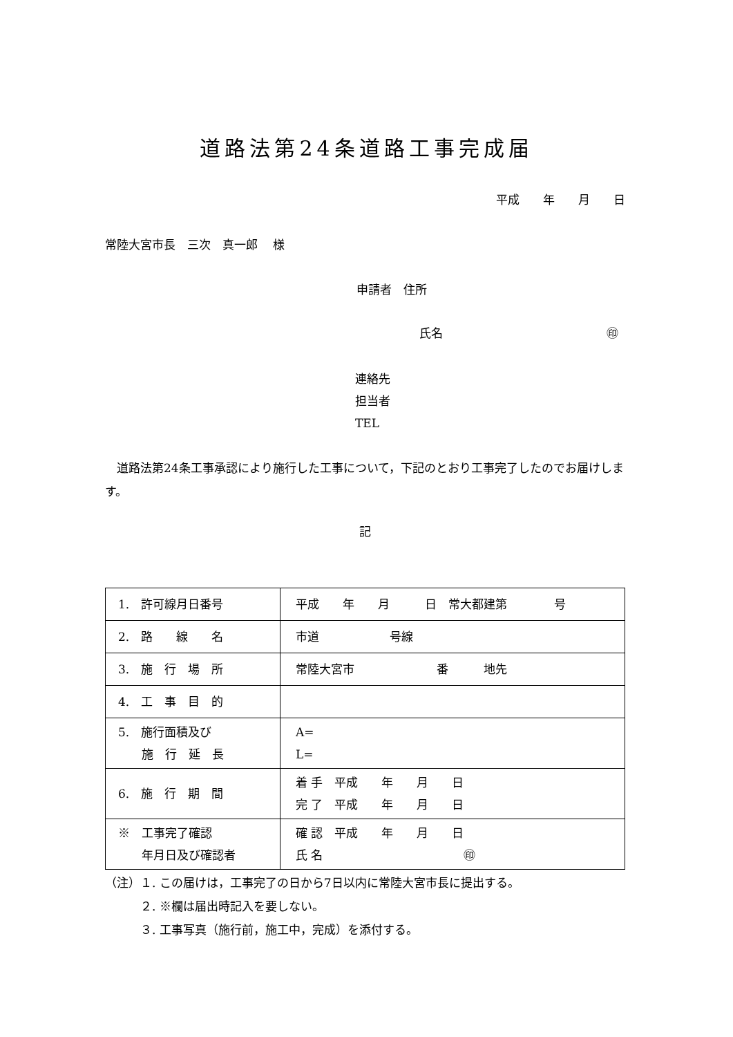道路法第24条道路工事完成届
平成　　年　　月　　日
常陸大宮市長　三次　真一郎　 様
申請者　住所
氏名 ㊞
連絡先
担当者
TEL
　道路法第24条工事承認により施行した工事について，下記のとおり工事完了したのでお届けします。
記
| 1. 許可線月日番号 | 平成 年 月 日 常大都建第 号 |
| 2. 路 線 名 | 市道 号線 |
| 3. 施 行 場 所 | 常陸大宮市 番 地先 |
| 4. 工 事 目 的 | |
| 5. 施行面積及び 施 行 延 長 | A= L= |
| 6. 施 行 期 間 | 着 手 平成 年 月 日 完 了 平成 年 月 日 |
| ※ 工事完了確認 年月日及び確認者 | 確 認 平成 年 月 日 氏 名 ㊞ |
（注）１. この届けは，工事完了の日から7日以内に常陸大宮市長に提出する。
　　　２. ※欄は届出時記入を要しない。
　　　３. 工事写真（施行前，施工中，完成）を添付する。